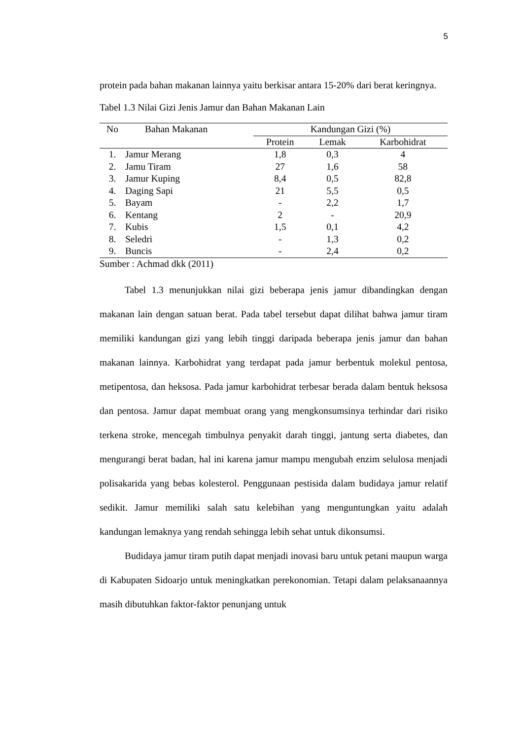5
protein pada bahan makanan lainnya yaitu berkisar antara 15-20% dari berat keringnya.
Tabel 1.3 Nilai Gizi Jenis Jamur dan Bahan Makanan Lain
| No | Bahan Makanan | Kandungan Gizi (%) | | |
| --- | --- | --- | --- | --- |
| | | Protein | Lemak | Karbohidrat |
| 1. | Jamur Merang | 1,8 | 0,3 | 4 |
| 2. | Jamu Tiram | 27 | 1,6 | 58 |
| 3. | Jamur Kuping | 8,4 | 0,5 | 82,8 |
| 4. | Daging Sapi | 21 | 5,5 | 0,5 |
| 5. | Bayam | - | 2,2 | 1,7 |
| 6. | Kentang | 2 | - | 20,9 |
| 7. | Kubis | 1,5 | 0,1 | 4,2 |
| 8. | Seledri | - | 1,3 | 0,2 |
| 9. | Buncis | - | 2,4 | 0,2 |
Sumber : Achmad dkk (2011)
Tabel 1.3 menunjukkan nilai gizi beberapa jenis jamur dibandingkan dengan makanan lain dengan satuan berat. Pada tabel tersebut dapat dilihat bahwa jamur tiram memiliki kandungan gizi yang lebih tinggi daripada beberapa jenis jamur dan bahan makanan lainnya. Karbohidrat yang terdapat pada jamur berbentuk molekul pentosa, metipentosa, dan heksosa. Pada jamur karbohidrat terbesar berada dalam bentuk heksosa dan pentosa. Jamur dapat membuat orang yang mengkonsumsinya terhindar dari risiko terkena stroke, mencegah timbulnya penyakit darah tinggi, jantung serta diabetes, dan mengurangi berat badan, hal ini karena jamur mampu mengubah enzim selulosa menjadi polisakarida yang bebas kolesterol. Penggunaan pestisida dalam budidaya jamur relatif sedikit. Jamur memiliki salah satu kelebihan yang menguntungkan yaitu adalah kandungan lemaknya yang rendah sehingga lebih sehat untuk dikonsumsi.
Budidaya jamur tiram putih dapat menjadi inovasi baru untuk petani maupun warga di Kabupaten Sidoarjo untuk meningkatkan perekonomian. Tetapi dalam pelaksanaannya masih dibutuhkan faktor-faktor penunjang untuk